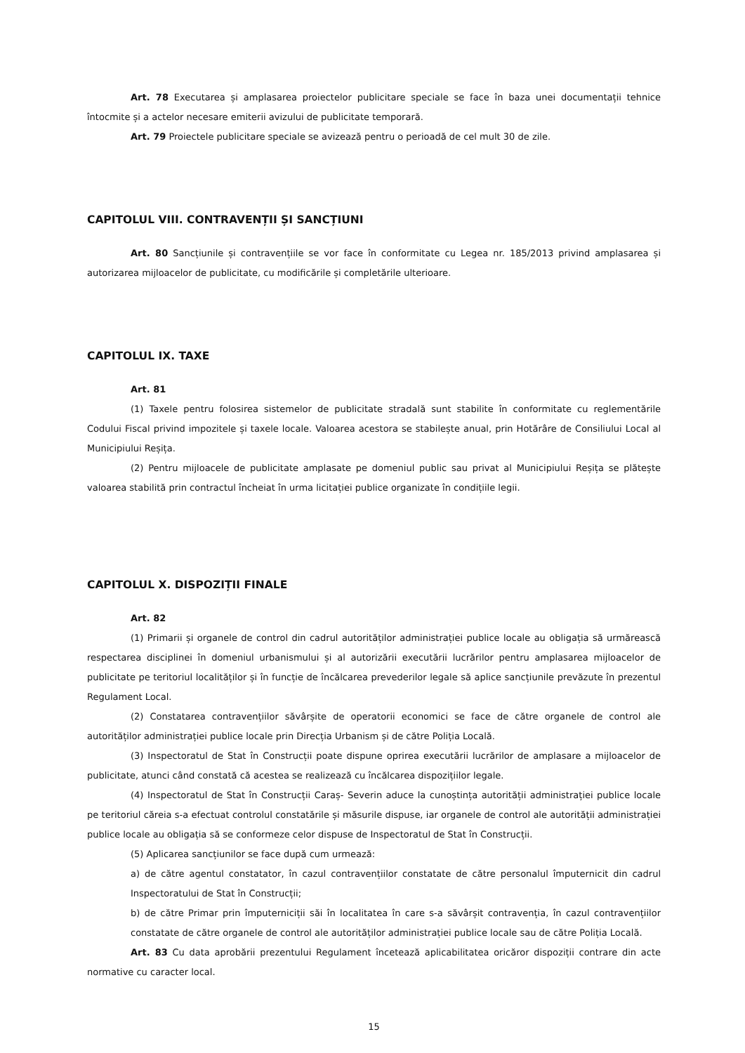Art. 78 Executarea și amplasarea proiectelor publicitare speciale se face în baza unei documentații tehnice întocmite și a actelor necesare emiterii avizului de publicitate temporară.
Art. 79 Proiectele publicitare speciale se avizează pentru o perioadă de cel mult 30 de zile.
CAPITOLUL VIII. CONTRAVENȚII ȘI SANCȚIUNI
Art. 80 Sancțiunile și contravențiile se vor face în conformitate cu Legea nr. 185/2013 privind amplasarea și autorizarea mijloacelor de publicitate, cu modificările și completările ulterioare.
CAPITOLUL IX. TAXE
Art. 81
(1) Taxele pentru folosirea sistemelor de publicitate stradală sunt stabilite în conformitate cu reglementările Codului Fiscal privind impozitele și taxele locale. Valoarea acestora se stabilește anual, prin Hotărâre de Consiliului Local al Municipiului Reșița.
(2) Pentru mijloacele de publicitate amplasate pe domeniul public sau privat al Municipiului Reșița se plătește valoarea stabilită prin contractul încheiat în urma licitației publice organizate în condițiile legii.
CAPITOLUL X. DISPOZIȚII FINALE
Art. 82
(1) Primarii și organele de control din cadrul autorităților administrației publice locale au obligația să urmărească respectarea disciplinei în domeniul urbanismului și al autorizării executării lucrărilor pentru amplasarea mijloacelor de publicitate pe teritoriul localităților și în funcție de încălcarea prevederilor legale să aplice sancțiunile prevăzute în prezentul Regulament Local.
(2) Constatarea contravențiilor săvârșite de operatorii economici se face de către organele de control ale autorităților administrației publice locale prin Direcția Urbanism și de către Poliția Locală.
(3) Inspectoratul de Stat în Construcții poate dispune oprirea executării lucrărilor de amplasare a mijloacelor de publicitate, atunci când constată că acestea se realizează cu încălcarea dispozițiilor legale.
(4) Inspectoratul de Stat în Construcții Caraș- Severin aduce la cunoștința autorității administrației publice locale pe teritoriul căreia s-a efectuat controlul constatările și măsurile dispuse, iar organele de control ale autorității administrației publice locale au obligația să se conformeze celor dispuse de Inspectoratul de Stat în Construcții.
(5) Aplicarea sancțiunilor se face după cum urmează:
a) de către agentul constatator, în cazul contravențiilor constatate de către personalul împuternicit din cadrul Inspectoratului de Stat în Construcții;
b) de către Primar prin împuterniciții săi în localitatea în care s-a săvârșit contravenția, în cazul contravențiilor constatate de către organele de control ale autorităților administrației publice locale sau de către Poliția Locală.
Art. 83 Cu data aprobării prezentului Regulament încetează aplicabilitatea oricăror dispoziții contrare din acte normative cu caracter local.
15